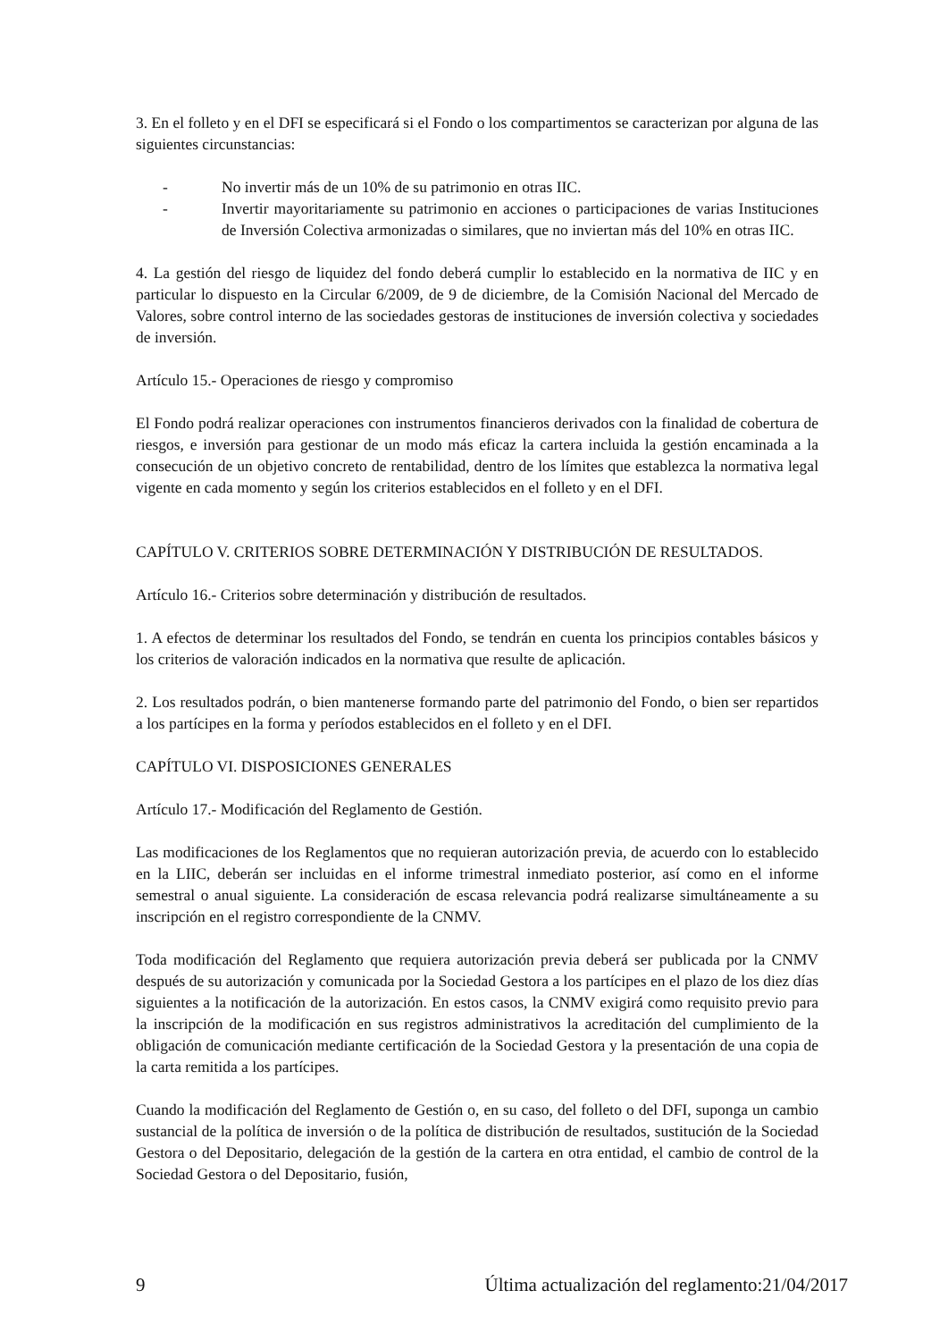3. En el folleto y en el DFI se especificará si el Fondo o los compartimentos se caracterizan por alguna de las siguientes circunstancias:
- No invertir más de un 10% de su patrimonio en otras IIC.
- Invertir mayoritariamente su patrimonio en acciones o participaciones de varias Instituciones de Inversión Colectiva armonizadas o similares, que no inviertan más del 10% en otras IIC.
4. La gestión del riesgo de liquidez del fondo deberá cumplir lo establecido en la normativa de IIC y en particular lo dispuesto en la Circular 6/2009, de 9 de diciembre, de la Comisión Nacional del Mercado de Valores, sobre control interno de las sociedades gestoras de instituciones de inversión colectiva y sociedades de inversión.
Artículo 15.- Operaciones de riesgo y compromiso
El Fondo podrá realizar operaciones con instrumentos financieros derivados con la finalidad de cobertura de riesgos, e inversión para gestionar de un modo más eficaz la cartera incluida la gestión encaminada a la consecución de un objetivo concreto de rentabilidad, dentro de los límites que establezca la normativa legal vigente en cada momento y según los criterios establecidos en el folleto y en el DFI.
CAPÍTULO V. CRITERIOS SOBRE DETERMINACIÓN Y DISTRIBUCIÓN DE RESULTADOS.
Artículo 16.- Criterios sobre determinación y distribución de resultados.
1. A efectos de determinar los resultados del Fondo, se tendrán en cuenta los principios contables básicos y los criterios de valoración indicados en la normativa que resulte de aplicación.
2. Los resultados podrán, o bien mantenerse formando parte del patrimonio del Fondo, o bien ser repartidos a los partícipes en la forma y períodos establecidos en el folleto y en el DFI.
CAPÍTULO VI. DISPOSICIONES GENERALES
Artículo 17.- Modificación del Reglamento de Gestión.
Las modificaciones de los Reglamentos que no requieran autorización previa, de acuerdo con lo establecido en la LIIC, deberán ser incluidas en el informe trimestral inmediato posterior, así como en el informe semestral o anual siguiente. La consideración de escasa relevancia podrá realizarse simultáneamente a su inscripción en el registro correspondiente de la CNMV.
Toda modificación del Reglamento que requiera autorización previa deberá ser publicada por la CNMV después de su autorización y comunicada por la Sociedad Gestora a los partícipes en el plazo de los diez días siguientes a la notificación de la autorización. En estos casos, la CNMV exigirá como requisito previo para la inscripción de la modificación en sus registros administrativos la acreditación del cumplimiento de la obligación de comunicación mediante certificación de la Sociedad Gestora y la presentación de una copia de la carta remitida a los partícipes.
Cuando la modificación del Reglamento de Gestión o, en su caso, del folleto o del DFI, suponga un cambio sustancial de la política de inversión o de la política de distribución de resultados, sustitución de la Sociedad Gestora o del Depositario, delegación de la gestión de la cartera en otra entidad, el cambio de control de la Sociedad Gestora o del Depositario, fusión,
9 Última actualización del reglamento:21/04/2017